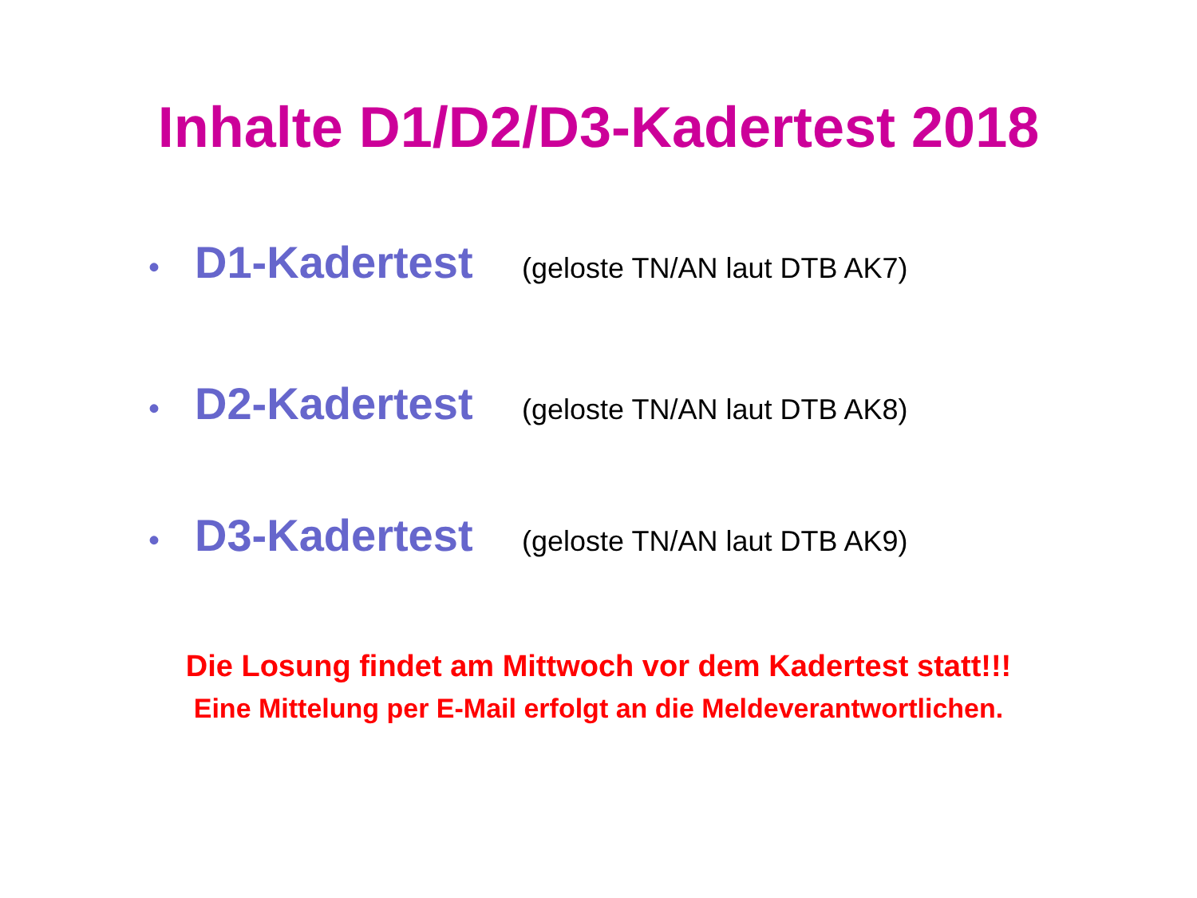Inhalte D1/D2/D3-Kadertest 2018
• D1-Kadertest (geloste TN/AN laut DTB AK7)
• D2-Kadertest (geloste TN/AN laut DTB AK8)
• D3-Kadertest (geloste TN/AN laut DTB AK9)
Die Losung findet am Mittwoch vor dem Kadertest statt!!!
Eine Mittelung per E-Mail erfolgt an die Meldeverantwortlichen.